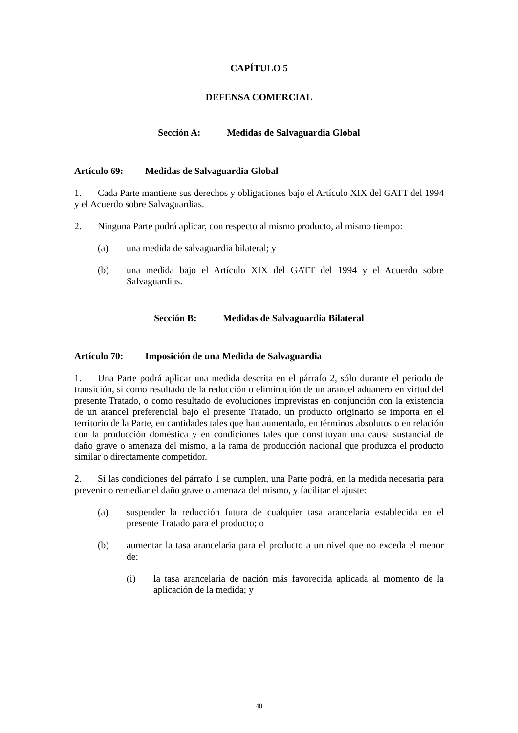CAPÍTULO 5
DEFENSA COMERCIAL
Sección A: Medidas de Salvaguardia Global
Artículo 69: Medidas de Salvaguardia Global
1. Cada Parte mantiene sus derechos y obligaciones bajo el Artículo XIX del GATT del 1994 y el Acuerdo sobre Salvaguardias.
2. Ninguna Parte podrá aplicar, con respecto al mismo producto, al mismo tiempo:
(a) una medida de salvaguardia bilateral; y
(b) una medida bajo el Artículo XIX del GATT del 1994 y el Acuerdo sobre Salvaguardias.
Sección B: Medidas de Salvaguardia Bilateral
Artículo 70: Imposición de una Medida de Salvaguardia
1. Una Parte podrá aplicar una medida descrita en el párrafo 2, sólo durante el periodo de transición, si como resultado de la reducción o eliminación de un arancel aduanero en virtud del presente Tratado, o como resultado de evoluciones imprevistas en conjunción con la existencia de un arancel preferencial bajo el presente Tratado, un producto originario se importa en el territorio de la Parte, en cantidades tales que han aumentado, en términos absolutos o en relación con la producción doméstica y en condiciones tales que constituyan una causa sustancial de daño grave o amenaza del mismo, a la rama de producción nacional que produzca el producto similar o directamente competidor.
2. Si las condiciones del párrafo 1 se cumplen, una Parte podrá, en la medida necesaria para prevenir o remediar el daño grave o amenaza del mismo, y facilitar el ajuste:
(a) suspender la reducción futura de cualquier tasa arancelaria establecida en el presente Tratado para el producto; o
(b) aumentar la tasa arancelaria para el producto a un nivel que no exceda el menor de:
(i) la tasa arancelaria de nación más favorecida aplicada al momento de la aplicación de la medida; y
40